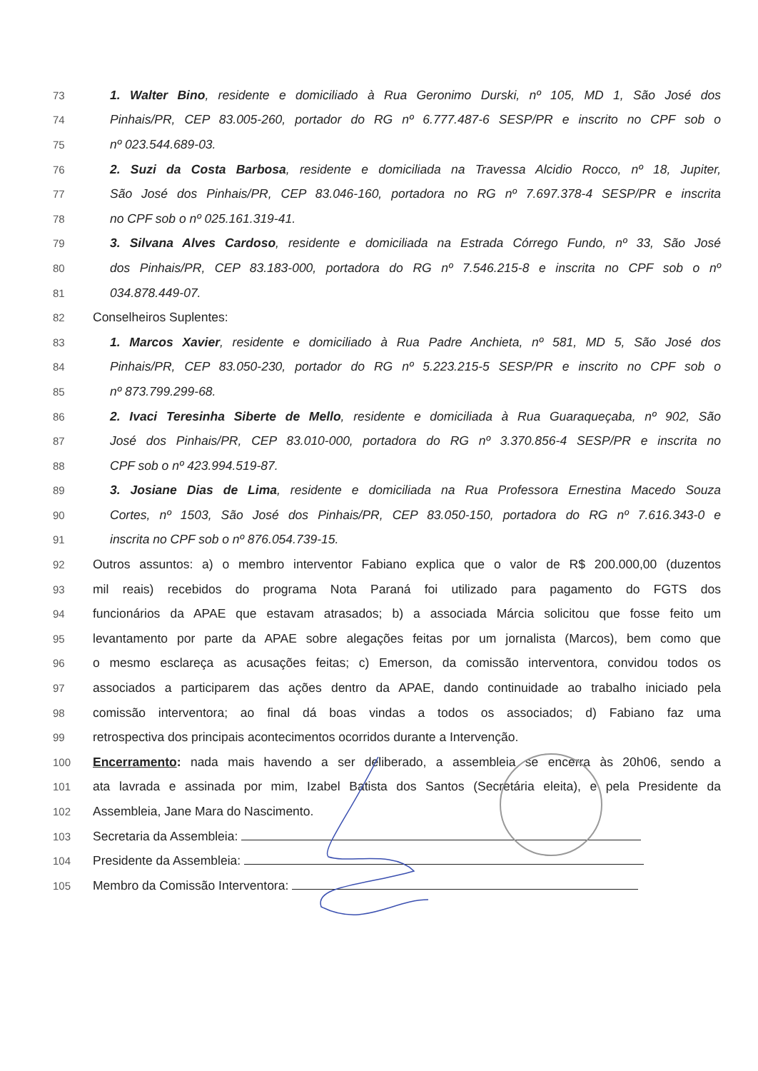73 1. Walter Bino, residente e domiciliado à Rua Geronimo Durski, nº 105, MD 1, São José dos
74 Pinhais/PR, CEP 83.005-260, portador do RG nº 6.777.487-6 SESP/PR e inscrito no CPF sob o
75 nº 023.544.689-03.
76 2. Suzi da Costa Barbosa, residente e domiciliada na Travessa Alcidio Rocco, nº 18, Jupiter,
77 São José dos Pinhais/PR, CEP 83.046-160, portadora no RG nº 7.697.378-4 SESP/PR e inscrita
78 no CPF sob o nº 025.161.319-41.
79 3. Silvana Alves Cardoso, residente e domiciliada na Estrada Córrego Fundo, nº 33, São José
80 dos Pinhais/PR, CEP 83.183-000, portadora do RG nº 7.546.215-8 e inscrita no CPF sob o nº
81 034.878.449-07.
82 Conselheiros Suplentes:
83 1. Marcos Xavier, residente e domiciliado à Rua Padre Anchieta, nº 581, MD 5, São José dos
84 Pinhais/PR, CEP 83.050-230, portador do RG nº 5.223.215-5 SESP/PR e inscrito no CPF sob o
85 nº 873.799.299-68.
86 2. Ivaci Teresinha Siberte de Mello, residente e domiciliada à Rua Guaraqueçaba, nº 902, São
87 José dos Pinhais/PR, CEP 83.010-000, portadora do RG nº 3.370.856-4 SESP/PR e inscrita no
88 CPF sob o nº 423.994.519-87.
89 3. Josiane Dias de Lima, residente e domiciliada na Rua Professora Ernestina Macedo Souza
90 Cortes, nº 1503, São José dos Pinhais/PR, CEP 83.050-150, portadora do RG nº 7.616.343-0 e
91 inscrita no CPF sob o nº 876.054.739-15.
92 Outros assuntos: a) o membro interventor Fabiano explica que o valor de R$ 200.000,00 (duzentos
93 mil reais) recebidos do programa Nota Paraná foi utilizado para pagamento do FGTS dos
94 funcionários da APAE que estavam atrasados; b) a associada Márcia solicitou que fosse feito um
95 levantamento por parte da APAE sobre alegações feitas por um jornalista (Marcos), bem como que
96 o mesmo esclareça as acusações feitas; c) Emerson, da comissão interventora, convidou todos os
97 associados a participarem das ações dentro da APAE, dando continuidade ao trabalho iniciado pela
98 comissão interventora; ao final dá boas vindas a todos os associados; d) Fabiano faz uma
99 retrospectiva dos principais acontecimentos ocorridos durante a Intervenção.
100 Encerramento: nada mais havendo a ser deliberado, a assembleia se encerra às 20h06, sendo a
101 ata lavrada e assinada por mim, Izabel Batista dos Santos (Secretária eleita), e pela Presidente da
102 Assembleia, Jane Mara do Nascimento.
103 Secretaria da Assembleia:
104 Presidente da Assembleia:
105 Membro da Comissão Interventora: